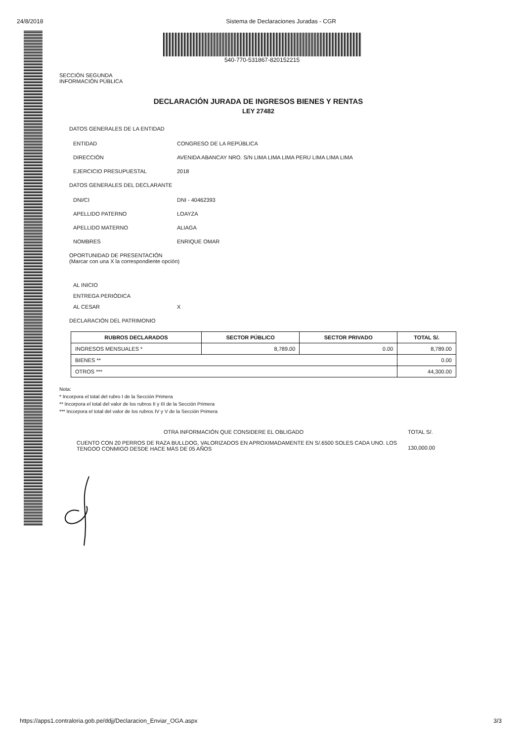24/8/2018 Sistema de Declaraciones Juradas - CGR
540-770-531867-820152215
SECCIÓN SEGUNDA
INFORMACIÓN PÚBLICA
DECLARACIÓN JURADA DE INGRESOS BIENES Y RENTAS
LEY 27482
DATOS GENERALES DE LA ENTIDAD
ENTIDAD CONGRESO DE LA REPÚBLICA
DIRECCIÓN AVENIDA ABANCAY NRO. S/N LIMA LIMA LIMA PERU LIMA LIMA LIMA
EJERCICIO PRESUPUESTAL 2018
DATOS GENERALES DEL DECLARANTE
DNI/CI DNI - 40462393
APELLIDO PATERNO LOAYZA
APELLIDO MATERNO ALIAGA
NOMBRES ENRIQUE OMAR
OPORTUNIDAD DE PRESENTACIÓN
(Marcar con una X la correspondiente opción)
AL INICIO
ENTREGA PERIÓDICA
AL CESAR X
DECLARACIÓN DEL PATRIMONIO
| RUBROS DECLARADOS | SECTOR PÚBLICO | SECTOR PRIVADO | TOTAL S/. |
| --- | --- | --- | --- |
| INGRESOS MENSUALES * | 8,789.00 | 0.00 | 8,789.00 |
| BIENES ** | | | 0.00 |
| OTROS *** | | | 44,300.00 |
Nota:
* Incorpora el total del rubro I de la Sección Primera
** Incorpora el total del valor de los rubros II y III de la Sección Primera
*** Incorpora el total del valor de los rubros IV y V de la Sección Primera
OTRA INFORMACIÓN QUE CONSIDERE EL OBLIGADO
TOTAL S/.
CUENTO CON 20 PERROS DE RAZA BULLDOG, VALORIZADOS EN APROXIMADAMENTE EN S/.6500 SOLES CADA UNO. LOS TENGOO CONMIGO DESDE HACE MÁS DE 05 AÑOS
130,000.00
https://apps1.contraloria.gob.pe/ddjj/Declaracion_Enviar_OGA.aspx 3/3